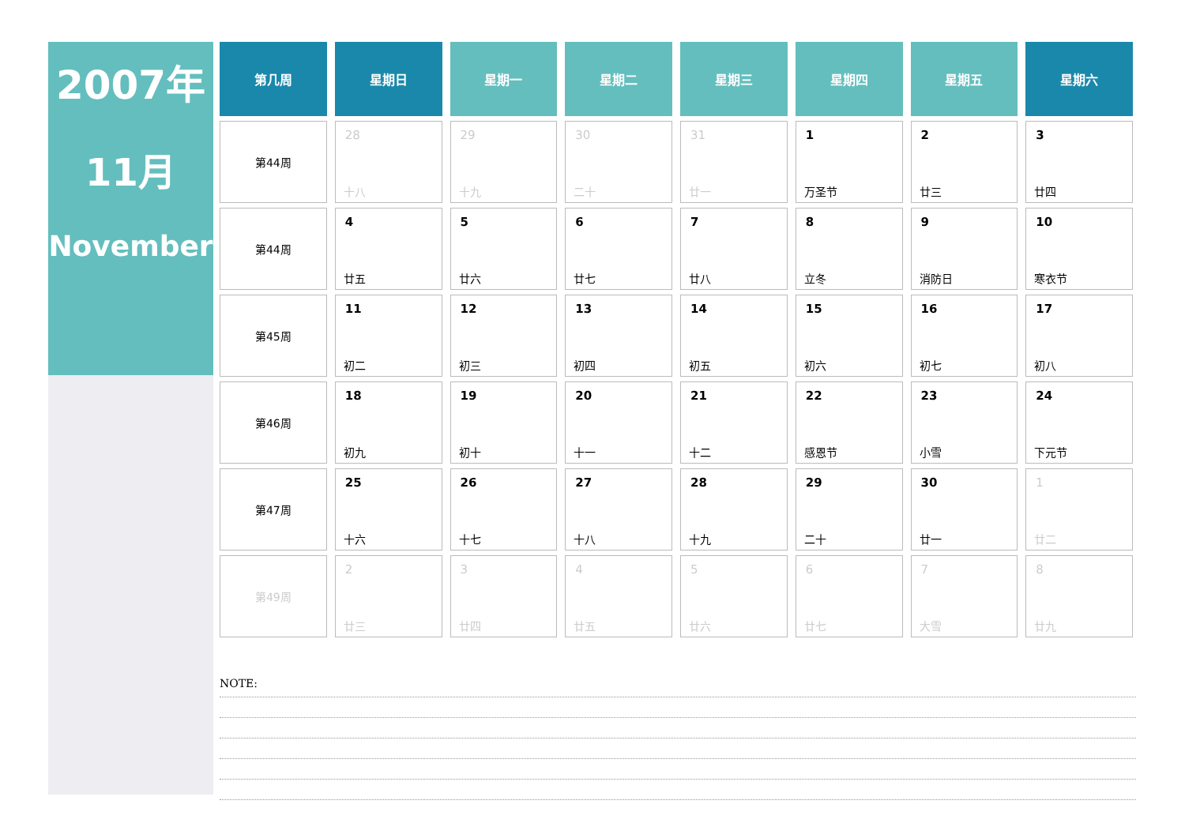2007年
11月
November
| 第几周 | 星期日 | 星期一 | 星期二 | 星期三 | 星期四 | 星期五 | 星期六 |
| --- | --- | --- | --- | --- | --- | --- | --- |
| 第44周 | 28 十八 | 29 十九 | 30 二十 | 31 廿一 | 1 万圣节 | 2 廿三 | 3 廿四 |
| 第44周 | 4 廿五 | 5 廿六 | 6 廿七 | 7 廿八 | 8 立冬 | 9 消防日 | 10 寒衣节 |
| 第45周 | 11 初二 | 12 初三 | 13 初四 | 14 初五 | 15 初六 | 16 初七 | 17 初八 |
| 第46周 | 18 初九 | 19 初十 | 20 十一 | 21 十二 | 22 感恩节 | 23 小雪 | 24 下元节 |
| 第47周 | 25 十六 | 26 十七 | 27 十八 | 28 十九 | 29 二十 | 30 廿一 | 1 廿二 |
| 第49周 | 2 廿三 | 3 廿四 | 4 廿五 | 5 廿六 | 6 廿七 | 7 大雪 | 8 廿九 |
NOTE: